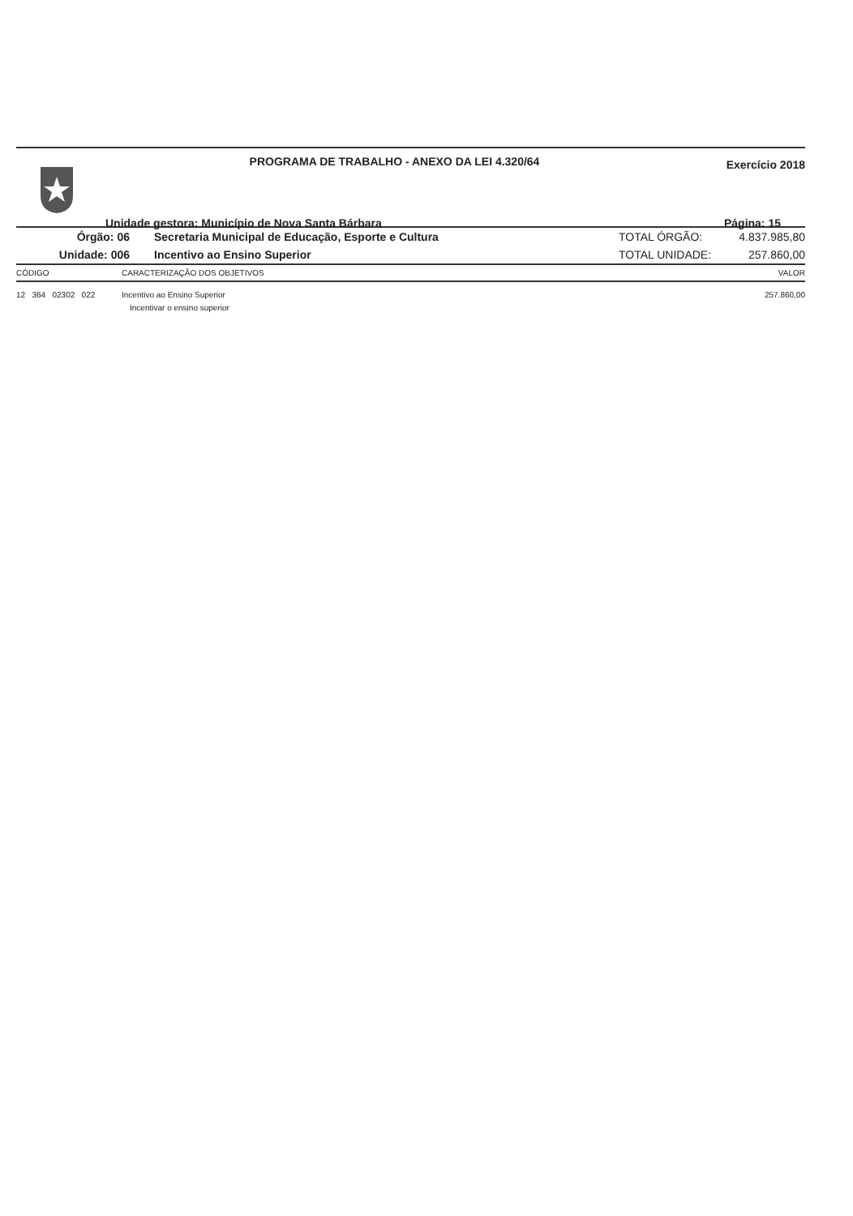PROGRAMA DE TRABALHO - ANEXO DA LEI 4.320/64
Unidade gestora: Município de Nova Santa Bárbara
Exercício 2018
Página: 15
| Órgão: 06 | Secretaria Municipal de Educação, Esporte e Cultura | TOTAL ÓRGÃO: | 4.837.985,80 |
| Unidade: 006 | Incentivo ao Ensino Superior | TOTAL UNIDADE: | 257.860,00 |
| CÓDIGO | CARACTERIZAÇÃO DOS OBJETIVOS | VALOR |
| --- | --- | --- |
| 12 364 02302 022 | Incentivo ao Ensino Superior Incentivar o ensino superior | 257.860,00 |